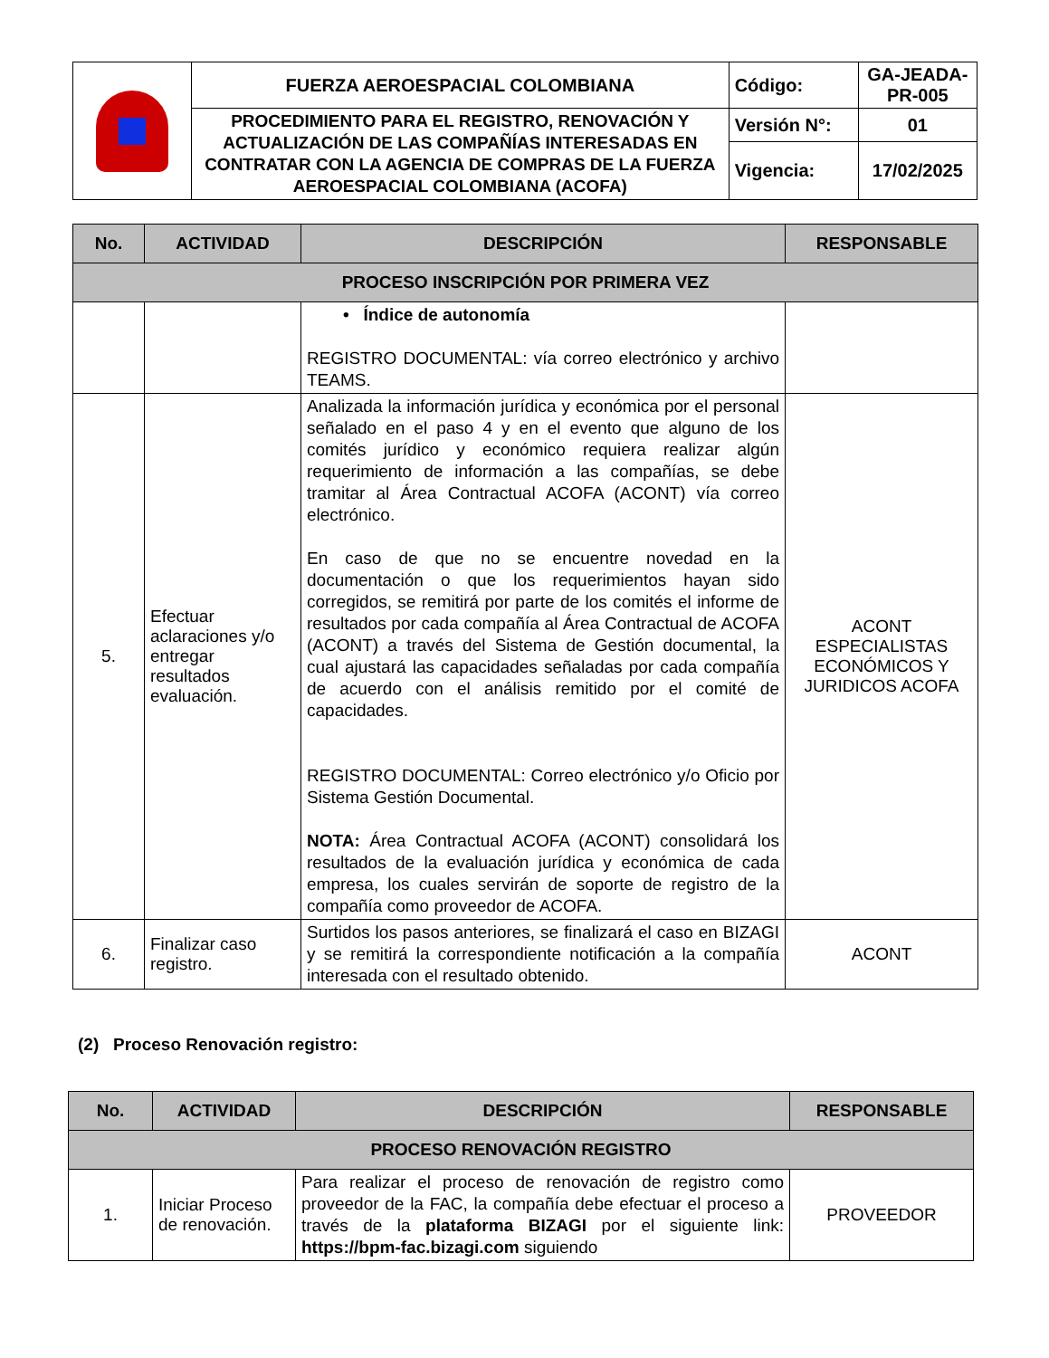| | FUERZA AEROESPACIAL COLOMBIANA | Código: | GA-JEADA-PR-005 |
| | PROCEDIMIENTO PARA EL REGISTRO, RENOVACIÓN Y ACTUALIZACIÓN DE LAS COMPAÑÍAS INTERESADAS EN CONTRATAR CON LA AGENCIA DE COMPRAS DE LA FUERZA AEROESPACIAL COLOMBIANA (ACOFA) | Versión N°: | 01 |
| | | Vigencia: | 17/02/2025 |
| No. | ACTIVIDAD | DESCRIPCIÓN | RESPONSABLE |
| --- | --- | --- | --- |
| PROCESO INSCRIPCIÓN POR PRIMERA VEZ | | | |
| | | • Índice de autonomía REGISTRO DOCUMENTAL: vía correo electrónico y archivo TEAMS. | |
| 5. | Efectuar aclaraciones y/o entregar resultados evaluación. | Analizada la información jurídica y económica por el personal señalado en el paso 4 y en el evento que alguno de los comités jurídico y económico requiera realizar algún requerimiento de información a las compañías, se debe tramitar al Área Contractual ACOFA (ACONT) vía correo electrónico. En caso de que no se encuentre novedad en la documentación o que los requerimientos hayan sido corregidos, se remitirá por parte de los comités el informe de resultados por cada compañía al Área Contractual de ACOFA (ACONT) a través del Sistema de Gestión documental, la cual ajustará las capacidades señaladas por cada compañía de acuerdo con el análisis remitido por el comité de capacidades. REGISTRO DOCUMENTAL: Correo electrónico y/o Oficio por Sistema Gestión Documental. NOTA: Área Contractual ACOFA (ACONT) consolidará los resultados de la evaluación jurídica y económica de cada empresa, los cuales servirán de soporte de registro de la compañía como proveedor de ACOFA. | ACONT ESPECIALISTAS ECONÓMICOS Y JURIDICOS ACOFA |
| 6. | Finalizar caso registro. | Surtidos los pasos anteriores, se finalizará el caso en BIZAGI y se remitirá la correspondiente notificación a la compañía interesada con el resultado obtenido. | ACONT |
(2) Proceso Renovación registro:
| No. | ACTIVIDAD | DESCRIPCIÓN | RESPONSABLE |
| --- | --- | --- | --- |
| PROCESO RENOVACIÓN REGISTRO | | | |
| 1. | Iniciar Proceso de renovación. | Para realizar el proceso de renovación de registro como proveedor de la FAC, la compañía debe efectuar el proceso a través de la plataforma BIZAGI por el siguiente link: https://bpm-fac.bizagi.com siguiendo | PROVEEDOR |